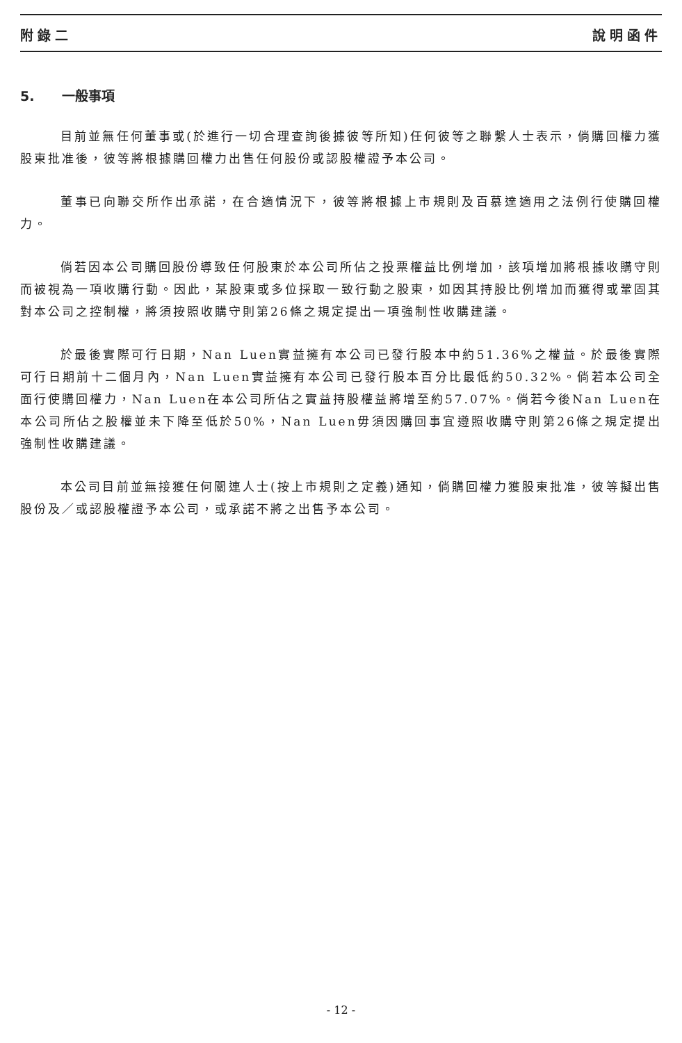附錄二 說明函件
5. 一般事項
目前並無任何董事或(於進行一切合理查詢後據彼等所知)任何彼等之聯繫人士表示，倘購回權力獲股東批准後，彼等將根據購回權力出售任何股份或認股權證予本公司。
董事已向聯交所作出承諾，在合適情況下，彼等將根據上市規則及百慕達適用之法例行使購回權力。
倘若因本公司購回股份導致任何股東於本公司所佔之投票權益比例增加，該項增加將根據收購守則而被視為一項收購行動。因此，某股東或多位採取一致行動之股東，如因其持股比例增加而獲得或鞏固其對本公司之控制權，將須按照收購守則第26條之規定提出一項強制性收購建議。
於最後實際可行日期，Nan Luen實益擁有本公司已發行股本中約51.36%之權益。於最後實際可行日期前十二個月內，Nan Luen實益擁有本公司已發行股本百分比最低約50.32%。倘若本公司全面行使購回權力，Nan Luen在本公司所佔之實益持股權益將增至約57.07%。倘若今後Nan Luen在本公司所佔之股權並未下降至低於50%，Nan Luen毋須因購回事宜遵照收購守則第26條之規定提出強制性收購建議。
本公司目前並無接獲任何關連人士(按上市規則之定義)通知，倘購回權力獲股東批准，彼等擬出售股份及／或認股權證予本公司，或承諾不將之出售予本公司。
- 12 -